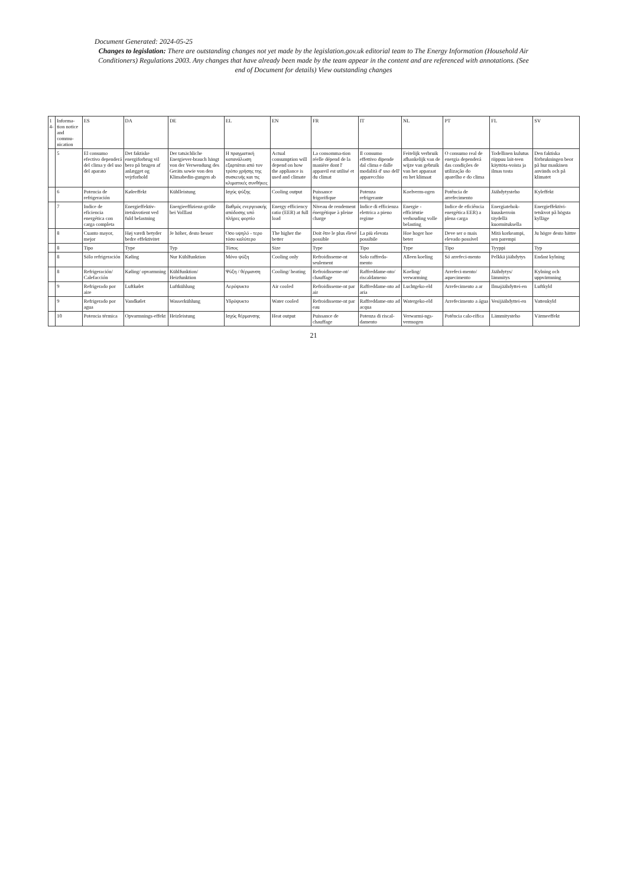Document Generated: 2024-05-25
Changes to legislation: There are outstanding changes not yet made by the legislation.gov.uk editorial team to The Energy Information (Household Air Conditioners) Regulations 2003. Any changes that have already been made by the team appear in the content and are referenced with annotations. (See end of Document for details) View outstanding changes
| 1 4- | Informa-tion notice and commu-nication | ES | DA | DE | EL | EN | FR | IT | NL | PT | FL | SV |
| --- | --- | --- | --- | --- | --- | --- | --- | --- | --- | --- | --- | --- |
| | 5 | El consumo efectivo dependerá del clima y del uso del aparato | Det faktiske energiforbrug vil bero på brugen af anlægget og vejrforhold | Der tatsächliche Energiever-brauch hängt von der Verwendung des Geräts sowie von den Klimabedin-gungen ab | Η πραγματική κατανάλωση εξαρτάται από τον τρόπο χρήσης της συσκευής και τις κλιματικές συνθήκες | Actual consumption will depend on how the appliance is used and climate | La consomma-tion réelle dépend de la manière dont l' appareil est utilisé et du climat | Il consumo effettivo dipende dal clima e dalle modalità d' uso dell' apparecchio | Feitelijk verbruik afhankelijk van de wijze van gebruik van het apparaat en het klimaat | O consumo real de energia dependerá das condições de utilização do aparelho e do clima | Todellinen kulutus riippuu lait-teen käyttöta-voista ja ilmas tosta | Den faktiska förbrukningen beor på hur maskinen används och på klimatet |
| | 6 | Potencia de refrigeración | Køleeffekt | Kühlleistung | Ισχύς ψύξης | Cooling output | Puissance frigorifique | Potenza refrigerante | Koelverm-ogen | Potência de arrefecimento | Jäähdytysteho | Kyleffekt |
| | 7 | Indice de eficiencia energética con carga completa | Energieffektiv-itetskvotient ved fuld belastning | Energieeffizienz-größe bei Volllast | Βαθμός ενεργειακής απόδοσης υπό πλήρες φορτίο | Energy efficiency ratio (EER) at full load | Niveau de rendement énergétique à pleine charge | Indice di efficienza elettrica a pieno regime | Energie - efficiëntie verhouding volle belasting | Indice de eficiência energética EER) a plena carga | Energiatehok-kuuskerroin täydellä kuormituksella | Energieffektivi-tetskvot på högsta kylläge |
| | 8 | Cuanto mayor, mejor | Høj værdi betyder bedre effektivitet | Je höher, desto besser | Όσο υψηλό - τερο τόσο καλύτερο | The higher the better | Doit être le plus élevé possible | La più elevata possibile | Hoe hoger hoe beter | Deve ser o mais elevado possível | Mitä korkeampi, sen parempi | Ju högre desto bättre |
| | 8 | Tipo | Type | Typ | Τύπος | Size | Type | Tipo | Type | Tipo | Tyyppi | Typ |
| | 8 | Sólo refrigeración | Køling | Nur Kühlfunktion | Μόνο ψύξη | Cooling only | Refroidisseme-nt seulement | Solo raffreda-mento | Alleen koeling | Só arrefeci-mento | Pelkkä jäähdytys | Endast kylning |
| | 8 | Refrigeración/ Calefacción | Køling/ opvarmning | Kühlfunktion/ Heizfunktion | Ψύξη / θέρμανση | Cooling/ heating | Refroidisseme-nt/ chauffage | Raffreddame-nto/ riscaldameno | Koeling/ verwarming | Arrefeci-mento/ aquecimento | Jäähdytys/ lämmitys | Kylning och uppvärmning |
| | 9 | Refrigerado por aire | Luftkølet | Luftkühlung | Αερόψυκτο | Air cooled | Refroidisseme-nt par air | Raffreddame-nto ad aria | Luchtgeko-eld | Arrefecimento a ar | Ilmajäähdyttei-en | Luftkyld |
| | 9 | Refrigerado por agua | Vandkølet | Wasserkühlung | Υδρόψυκτο | Water cooled | Refroidisseme-nt par eau | Raffreddame-nto ad acqua | Watergeko-eld | Arrefecimento a água | Vesijäähdyttei-en | Vattenkyld |
| | 10 | Potencia térmica | Opvarmnings-effekt | Heizleistung | Ισχύς θέρμανσης | Heat output | Puissance de chauffage | Potenza di riscal-damento | Verwarmi-ngs-vermogen | Potência calo-rífica | Lämmitysteho | Värmeeffekt |
21